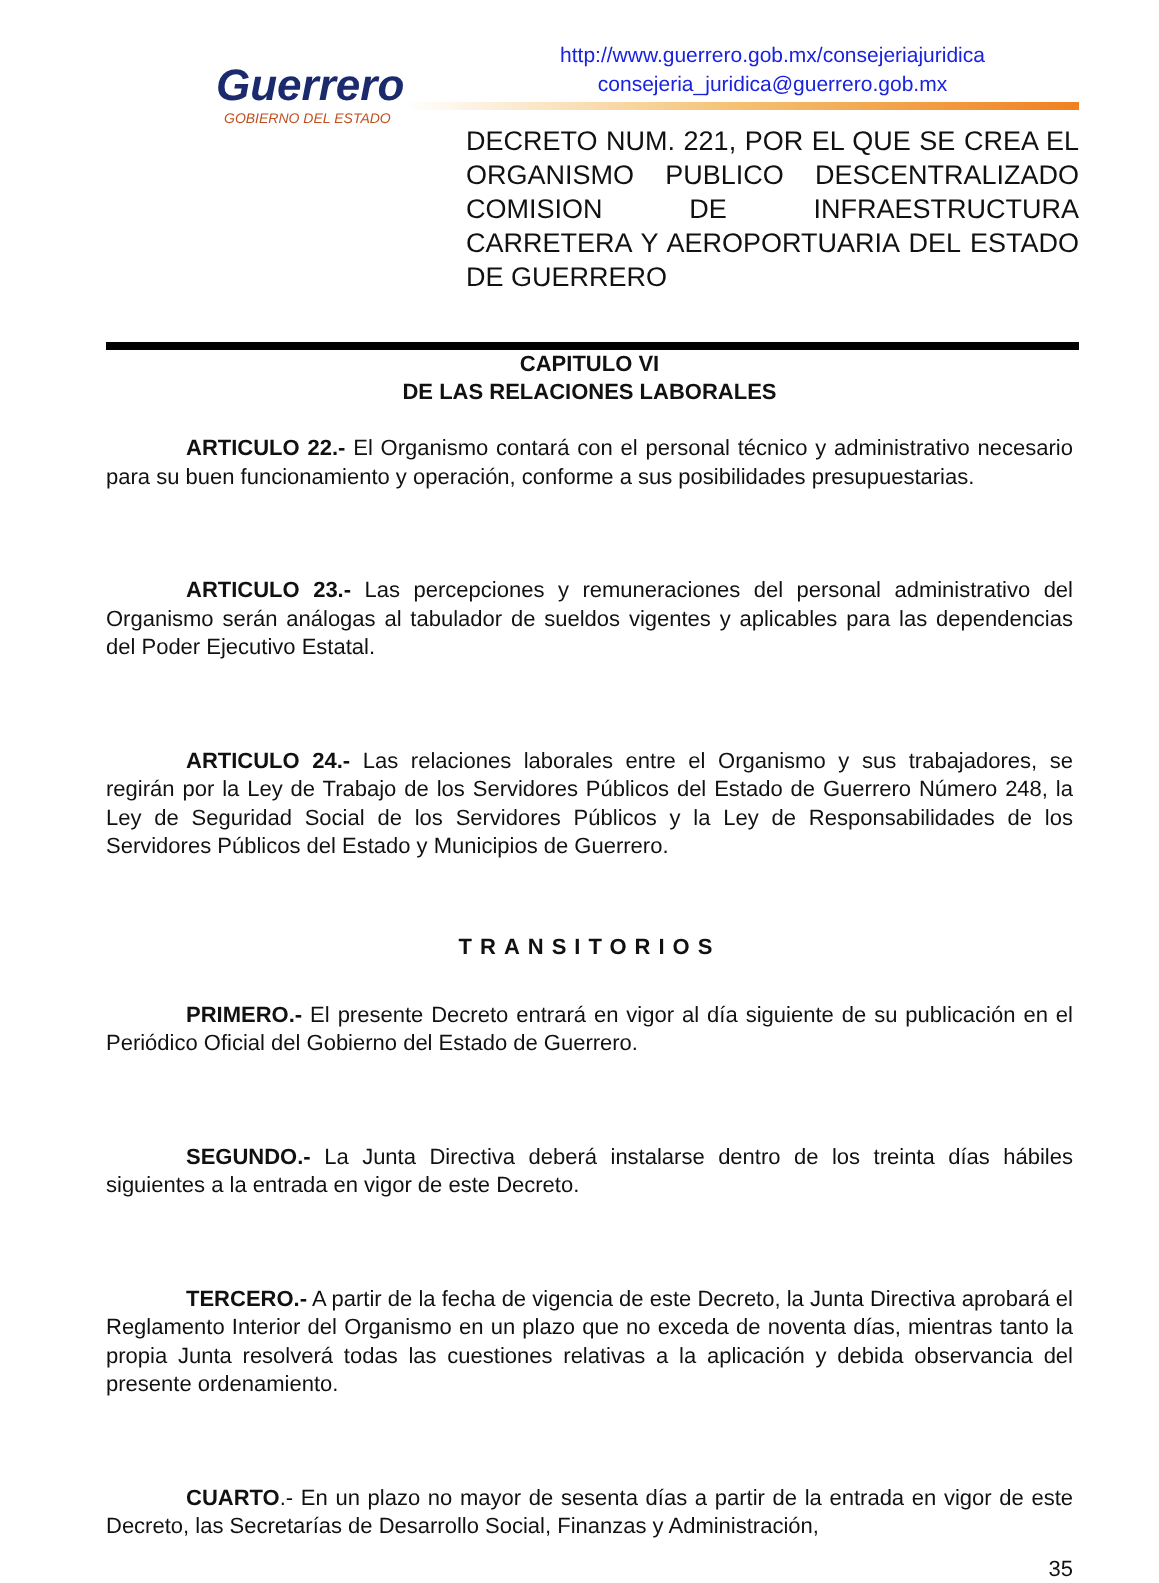Guerrero
GOBIERNO DEL ESTADO
http://www.guerrero.gob.mx/consejeriajuridica
consejeria_juridica@guerrero.gob.mx
DECRETO NUM. 221, POR EL QUE SE CREA EL ORGANISMO PUBLICO DESCENTRALIZADO COMISION DE INFRAESTRUCTURA CARRETERA Y AEROPORTUARIA DEL ESTADO DE GUERRERO
CAPITULO VI
DE LAS RELACIONES LABORALES
ARTICULO 22.- El Organismo contará con el personal técnico y administrativo necesario para su buen funcionamiento y operación, conforme a sus posibilidades presupuestarias.
ARTICULO 23.- Las percepciones y remuneraciones del personal administrativo del Organismo serán análogas al tabulador de sueldos vigentes y aplicables para las dependencias del Poder Ejecutivo Estatal.
ARTICULO 24.- Las relaciones laborales entre el Organismo y sus trabajadores, se regirán por la Ley de Trabajo de los Servidores Públicos del Estado de Guerrero Número 248, la Ley de Seguridad Social de los Servidores Públicos y la Ley de Responsabilidades de los Servidores Públicos del Estado y Municipios de Guerrero.
TRANSITORIOS
PRIMERO.- El presente Decreto entrará en vigor al día siguiente de su publicación en el Periódico Oficial del Gobierno del Estado de Guerrero.
SEGUNDO.- La Junta Directiva deberá instalarse dentro de los treinta días hábiles siguientes a la entrada en vigor de este Decreto.
TERCERO.- A partir de la fecha de vigencia de este Decreto, la Junta Directiva aprobará el Reglamento Interior del Organismo en un plazo que no exceda de noventa días, mientras tanto la propia Junta resolverá todas las cuestiones relativas a la aplicación y debida observancia del presente ordenamiento.
CUARTO.- En un plazo no mayor de sesenta días a partir de la entrada en vigor de este Decreto, las Secretarías de Desarrollo Social, Finanzas y Administración,
35